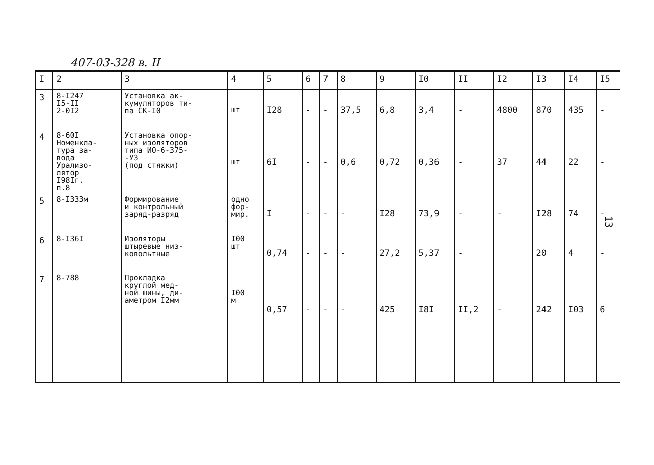407-03-328 в. II
| I | 2 | 3 | 4 | 5 | 6 | 7 | 8 | 9 | I0 | II | I2 | I3 | I4 | I5 |
| --- | --- | --- | --- | --- | --- | --- | --- | --- | --- | --- | --- | --- | --- | --- |
| 3 | 8-I247 I5-II 2-0I2 | Установка ак- кумуляторов ти- па СК-I0 | шт | I28 | - | - | 37,5 | 6,8 | 3,4 | - | 4800 | 870 | 435 | - |
| 4 | 8-60I Номенкла- тура за- вода Урализо- лятор I98Iг. п.8 | Установка опор- ных изоляторов типа ИО-6-375- -У3 (под стяжки) | шт | 6I | - | - | 0,6 | 0,72 | 0,36 | - | 37 | 44 | 22 | - |
| 5 | 8-I333м | Формирование и контрольный заряд-разряд | одно фор- мир. | I | - | - | - | I28 | 73,9 | - | - | I28 | 74 | - |
| 6 | 8-I36I | Изоляторы штыревые низ- ковольтные | I00 шт | 0,74 | - | - | - | 27,2 | 5,37 | - | | 20 | 4 | - |
| 7 | 8-788 | Прокладка круглой мед- ной шины, ди- аметром I2мм | I00 м | 0,57 | - | - | - | 425 | I8I | II,2 | - | 242 | I03 | 6 |
13